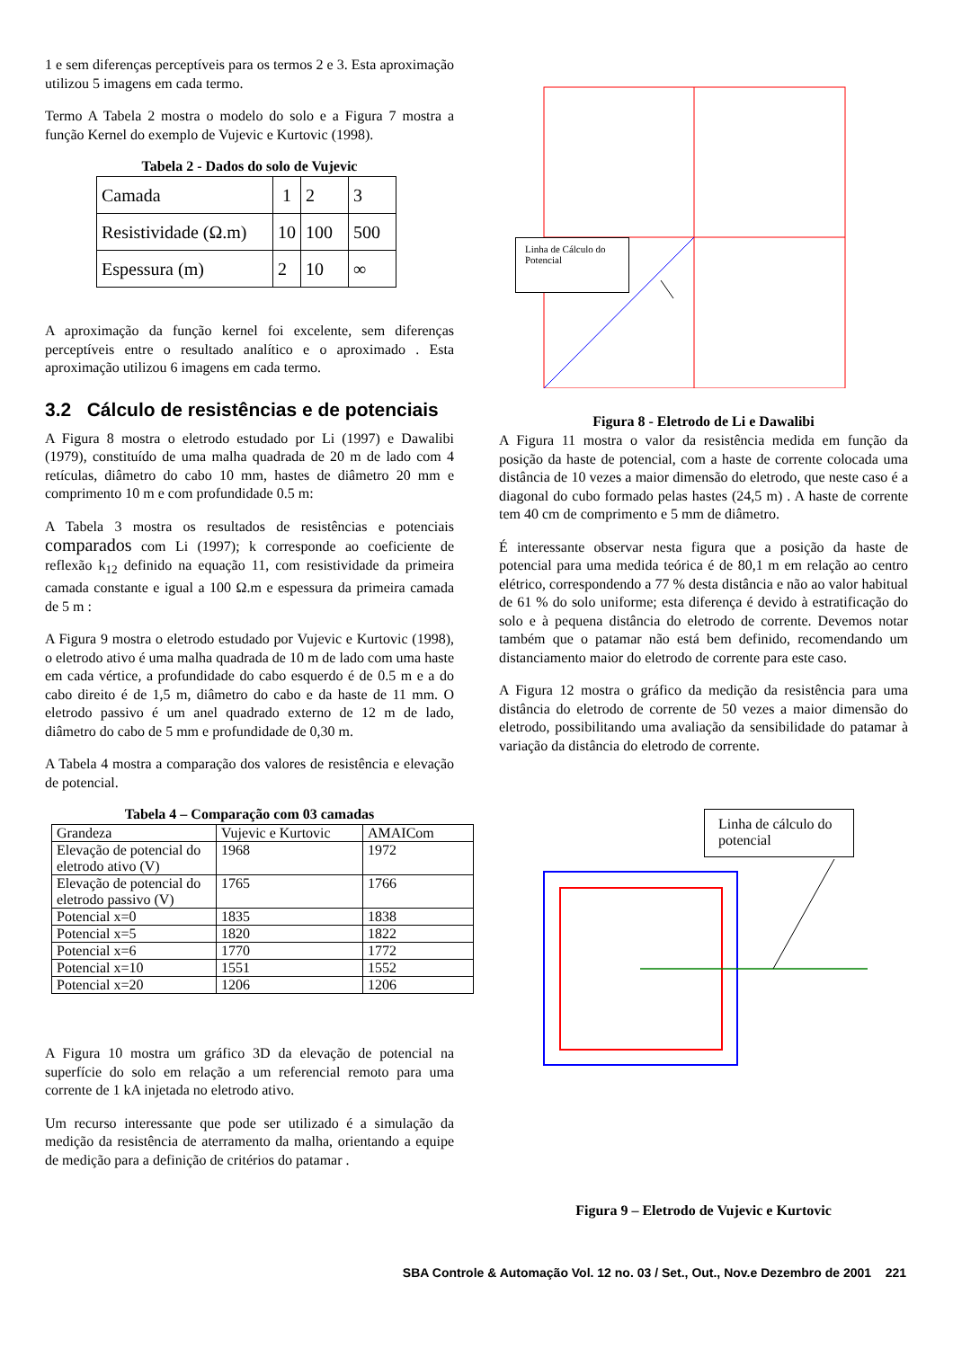1 e sem diferenças perceptíveis para os termos 2 e 3. Esta aproximação utilizou 5 imagens em cada termo.
Termo A Tabela 2 mostra o modelo do solo e a Figura 7 mostra a função Kernel do exemplo de Vujevic e Kurtovic (1998).
Tabela 2 - Dados do solo de Vujevic
| Camada | 1 | 2 | 3 |
| Resistividade (Ω.m) | 10 | 100 | 500 |
| Espessura (m) | 2 | 10 | ∞ |
A aproximação da função kernel foi excelente, sem diferenças perceptíveis entre o resultado analítico e o aproximado . Esta aproximação utilizou 6 imagens em cada termo.
3.2 Cálculo de resistências e de potenciais
A Figura 8 mostra o eletrodo estudado por Li (1997) e Dawalibi (1979), constituído de uma malha quadrada de 20 m de lado com 4 retículas, diâmetro do cabo 10 mm, hastes de diâmetro 20 mm e comprimento 10 m e com profundidade 0.5 m:
A Tabela 3 mostra os resultados de resistências e potenciais comparados com Li (1997); k corresponde ao coeficiente de reflexão k<sub>12</sub> definido na equação 11, com resistividade da primeira camada constante e igual a 100 Ω.m e espessura da primeira camada de 5 m :
A Figura 9 mostra o eletrodo estudado por Vujevic e Kurtovic (1998), o eletrodo ativo é uma malha quadrada de 10 m de lado com uma haste em cada vértice, a profundidade do cabo esquerdo é de 0.5 m e a do cabo direito é de 1,5 m, diâmetro do cabo e da haste de 11 mm. O eletrodo passivo é um anel quadrado externo de 12 m de lado, diâmetro do cabo de 5 mm e profundidade de 0,30 m.
A Tabela 4 mostra a comparação dos valores de resistência e elevação de potencial.
Tabela 4 – Comparação com 03 camadas
| Grandeza | Vujevic e Kurtovic | AMAICom |
| Elevação de potencial do eletrodo ativo (V) | 1968 | 1972 |
| Elevação de potencial do eletrodo passivo (V) | 1765 | 1766 |
| Potencial x=0 | 1835 | 1838 |
| Potencial x=5 | 1820 | 1822 |
| Potencial x=6 | 1770 | 1772 |
| Potencial x=10 | 1551 | 1552 |
| Potencial x=20 | 1206 | 1206 |
A Figura 10 mostra um gráfico 3D da elevação de potencial na superfície do solo em relação a um referencial remoto para uma corrente de 1 kA injetada no eletrodo ativo.
Um recurso interessante que pode ser utilizado é a simulação da medição da resistência de aterramento da malha, orientando a equipe de medição para a definição de critérios do patamar .
Linha de Cálculo do Potencial
Figura 8 - Eletrodo de Li e Dawalibi
A Figura 11 mostra o valor da resistência medida em função da posição da haste de potencial, com a haste de corrente colocada uma distância de 10 vezes a maior dimensão do eletrodo, que neste caso é a diagonal do cubo formado pelas hastes (24,5 m) . A haste de corrente tem 40 cm de comprimento e 5 mm de diâmetro.
É interessante observar nesta figura que a posição da haste de potencial para uma medida teórica é de 80,1 m em relação ao centro elétrico, correspondendo a 77 % desta distância e não ao valor habitual de 61 % do solo uniforme; esta diferença é devido à estratificação do solo e à pequena distância do eletrodo de corrente. Devemos notar também que o patamar não está bem definido, recomendando um distanciamento maior do eletrodo de corrente para este caso.
A Figura 12 mostra o gráfico da medição da resistência para uma distância do eletrodo de corrente de 50 vezes a maior dimensão do eletrodo, possibilitando uma avaliação da sensibilidade do patamar à variação da distância do eletrodo de corrente.
Linha de cálculo do potencial
Figura 9 – Eletrodo de Vujevic e Kurtovic
SBA Controle & Automação Vol. 12 no. 03 / Set., Out., Nov.e Dezembro de 2001 221